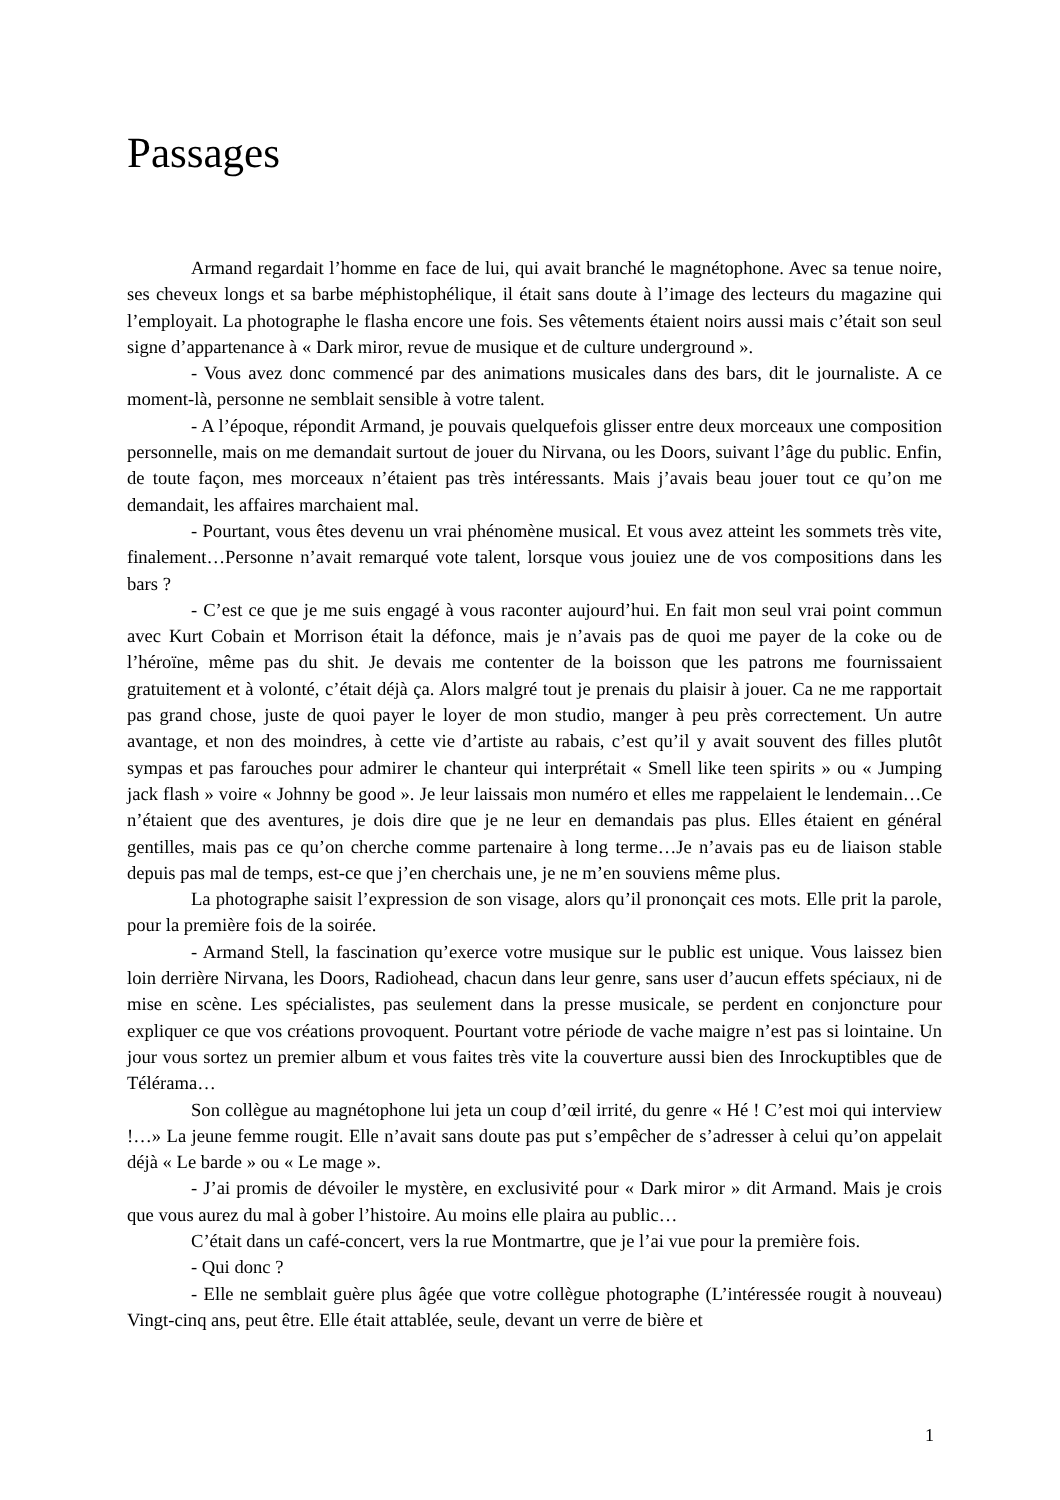Passages
Armand regardait l’homme en face de lui, qui avait branché le magnétophone. Avec sa tenue noire, ses cheveux longs et sa barbe méphistophélique, il était sans doute à l’image des lecteurs du magazine qui l’employait. La photographe le flasha encore une fois. Ses vêtements étaient noirs aussi mais c’était son seul signe d’appartenance à « Dark miror, revue de musique et de culture underground ».
- Vous avez donc commencé par des animations musicales dans des bars, dit le journaliste. A ce moment-là, personne ne semblait sensible à votre talent.
- A l’époque, répondit Armand, je pouvais quelquefois glisser entre deux morceaux une composition personnelle, mais on me demandait surtout de jouer du Nirvana, ou les Doors, suivant l’âge du public. Enfin, de toute façon, mes morceaux n’étaient pas très intéressants. Mais j’avais beau jouer tout ce qu’on me demandait, les affaires marchaient mal.
- Pourtant, vous êtes devenu un vrai phénomène musical. Et vous avez atteint les sommets très vite, finalement…Personne n’avait remarqué vote talent, lorsque vous jouiez une de vos compositions dans les bars ?
- C’est ce que je me suis engagé à vous raconter aujourd’hui. En fait mon seul vrai point commun avec Kurt Cobain et Morrison était la défonce, mais je n’avais pas de quoi me payer de la coke ou de l’héroïne, même pas du shit. Je devais me contenter de la boisson que les patrons me fournissaient gratuitement et à volonté, c’était déjà ça. Alors malgré tout je prenais du plaisir à jouer. Ca ne me rapportait pas grand chose, juste de quoi payer le loyer de mon studio, manger à peu près correctement. Un autre avantage, et non des moindres, à cette vie d’artiste au rabais, c’est qu’il y avait souvent des filles plutôt sympas et pas farouches pour admirer le chanteur qui interprétait « Smell like teen spirits » ou « Jumping jack flash » voire « Johnny be good ». Je leur laissais mon numéro et elles me rappelaient le lendemain…Ce n’étaient que des aventures, je dois dire que je ne leur en demandais pas plus. Elles étaient en général gentilles, mais pas ce qu’on cherche comme partenaire à long terme…Je n’avais pas eu de liaison stable depuis pas mal de temps, est-ce que j’en cherchais une, je ne m’en souviens même plus.
La photographe saisit l’expression de son visage, alors qu’il prononçait ces mots. Elle prit la parole, pour la première fois de la soirée.
- Armand Stell, la fascination qu’exerce votre musique sur le public est unique. Vous laissez bien loin derrière Nirvana, les Doors, Radiohead, chacun dans leur genre, sans user d’aucun effets spéciaux, ni de mise en scène. Les spécialistes, pas seulement dans la presse musicale, se perdent en conjoncture pour expliquer ce que vos créations provoquent. Pourtant votre période de vache maigre n’est pas si lointaine. Un jour vous sortez un premier album et vous faites très vite la couverture aussi bien des Inrockuptibles que de Télérama…
Son collègue au magnétophone lui jeta un coup d’œil irrité, du genre « Hé ! C’est moi qui interview !…» La jeune femme rougit. Elle n’avait sans doute pas put s’empêcher de s’adresser à celui qu’on appelait déjà « Le barde » ou « Le mage ».
- J’ai promis de dévoiler le mystère, en exclusivité pour « Dark miror » dit Armand. Mais je crois que vous aurez du mal à gober l’histoire. Au moins elle plaira au public…
C’était dans un café-concert, vers la rue Montmartre, que je l’ai vue pour la première fois.
- Qui donc ?
- Elle ne semblait guère plus âgée que votre collègue photographe (L’intéressée rougit à nouveau) Vingt-cinq ans, peut être. Elle était attablée, seule, devant un verre de bière et
1